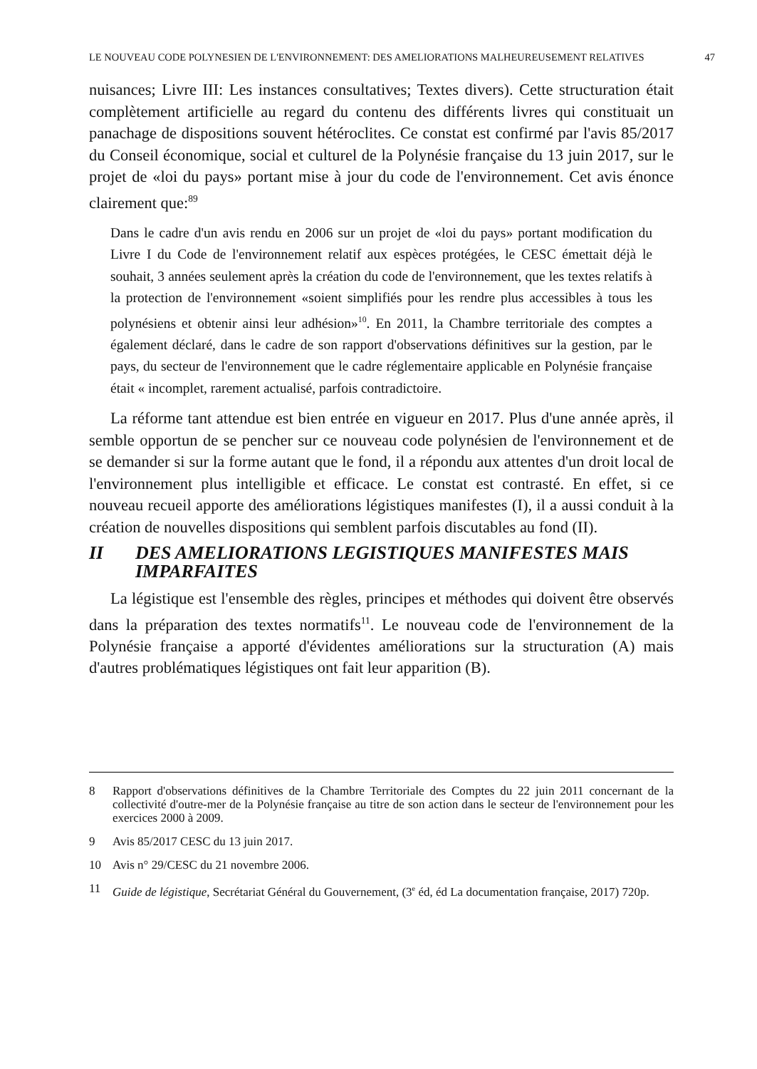LE NOUVEAU CODE POLYNESIEN DE L'ENVIRONNEMENT: DES AMELIORATIONS MALHEUREUSEMENT RELATIVES 47
nuisances; Livre III: Les instances consultatives; Textes divers). Cette structuration était complètement artificielle au regard du contenu des différents livres qui constituait un panachage de dispositions souvent hétéroclites. Ce constat est confirmé par l'avis 85/2017 du Conseil économique, social et culturel de la Polynésie française du 13 juin 2017, sur le projet de «loi du pays» portant mise à jour du code de l'environnement. Cet avis énonce clairement que:<sup>89</sup>
Dans le cadre d'un avis rendu en 2006 sur un projet de «loi du pays» portant modification du Livre I du Code de l'environnement relatif aux espèces protégées, le CESC émettait déjà le souhait, 3 années seulement après la création du code de l'environnement, que les textes relatifs à la protection de l'environnement «soient simplifiés pour les rendre plus accessibles à tous les polynésiens et obtenir ainsi leur adhésion»<sup>10</sup>. En 2011, la Chambre territoriale des comptes a également déclaré, dans le cadre de son rapport d'observations définitives sur la gestion, par le pays, du secteur de l'environnement que le cadre réglementaire applicable en Polynésie française était « incomplet, rarement actualisé, parfois contradictoire.
La réforme tant attendue est bien entrée en vigueur en 2017. Plus d'une année après, il semble opportun de se pencher sur ce nouveau code polynésien de l'environnement et de se demander si sur la forme autant que le fond, il a répondu aux attentes d'un droit local de l'environnement plus intelligible et efficace. Le constat est contrasté. En effet, si ce nouveau recueil apporte des améliorations légistiques manifestes (I), il a aussi conduit à la création de nouvelles dispositions qui semblent parfois discutables au fond (II).
II DES AMELIORATIONS LEGISTIQUES MANIFESTES MAIS IMPARFAITES
La légistique est l'ensemble des règles, principes et méthodes qui doivent être observés dans la préparation des textes normatifs<sup>11</sup>. Le nouveau code de l'environnement de la Polynésie française a apporté d'évidentes améliorations sur la structuration (A) mais d'autres problématiques légistiques ont fait leur apparition (B).
8 Rapport d'observations définitives de la Chambre Territoriale des Comptes du 22 juin 2011 concernant de la collectivité d'outre-mer de la Polynésie française au titre de son action dans le secteur de l'environnement pour les exercices 2000 à 2009.
9 Avis 85/2017 CESC du 13 juin 2017.
10 Avis n° 29/CESC du 21 novembre 2006.
11 Guide de légistique, Secrétariat Général du Gouvernement, (3<sup>e</sup> éd, éd La documentation française, 2017) 720p.